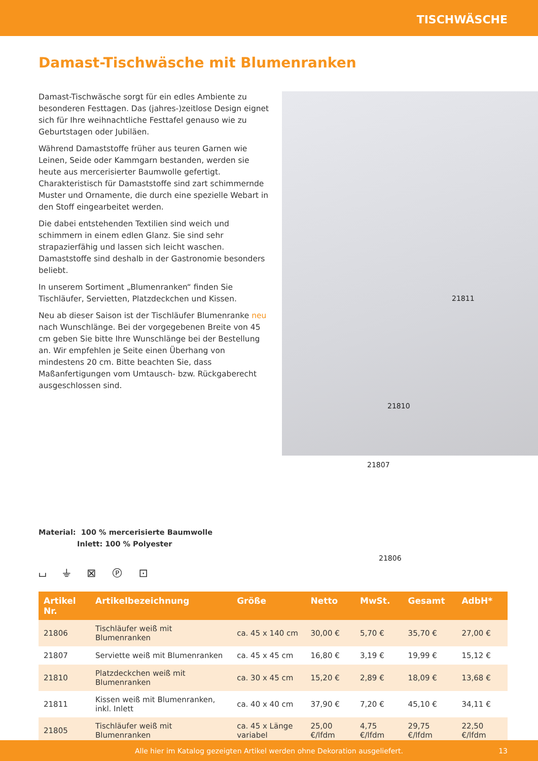TISCHWÄSCHE
Damast-Tischwäsche mit Blumenranken
Damast-Tischwäsche sorgt für ein edles Ambiente zu besonderen Festtagen. Das (jahres-)zeitlose Design eignet sich für Ihre weihnachtliche Festtafel genauso wie zu Geburtstagen oder Jubiläen.
Während Damaststoffe früher aus teuren Garnen wie Leinen, Seide oder Kammgarn bestanden, werden sie heute aus mercerisierter Baumwolle gefertigt. Charakteristisch für Damaststoffe sind zart schimmernde Muster und Ornamente, die durch eine spezielle Webart in den Stoff eingearbeitet werden.
Die dabei entstehenden Textilien sind weich und schimmern in einem edlen Glanz. Sie sind sehr strapazierfähig und lassen sich leicht waschen. Damaststoffe sind deshalb in der Gastronomie besonders beliebt.
In unserem Sortiment „Blumenranken“ finden Sie Tischläufer, Servietten, Platzdeckchen und Kissen.
Neu ab dieser Saison ist der Tischläufer Blumenranke neu nach Wunschlänge. Bei der vorgegebenen Breite von 45 cm geben Sie bitte Ihre Wunschlänge bei der Bestellung an. Wir empfehlen je Seite einen Überhang von mindestens 20 cm. Bitte beachten Sie, dass Maßanfertigungen vom Umtausch- bzw. Rückgaberecht ausgeschlossen sind.
21811
21810
21807
21806
Material: 100 % mercerisierte Baumwolle
Inlett: 100 % Polyester
⌴ ⏚ ⊠ Ⓟ ⊡
| Artikel Nr. | Artikelbezeichnung | Größe | Netto | MwSt. | Gesamt | AdbH* |
| --- | --- | --- | --- | --- | --- | --- |
| 21806 | Tischläufer weiß mit Blumenranken | ca. 45 x 140 cm | 30,00 € | 5,70 € | 35,70 € | 27,00 € |
| 21807 | Serviette weiß mit Blumenranken | ca. 45 x 45 cm | 16,80 € | 3,19 € | 19,99 € | 15,12 € |
| 21810 | Platzdeckchen weiß mit Blumenranken | ca. 30 x 45 cm | 15,20 € | 2,89 € | 18,09 € | 13,68 € |
| 21811 | Kissen weiß mit Blumenranken, inkl. Inlett | ca. 40 x 40 cm | 37,90 € | 7,20 € | 45,10 € | 34,11 € |
| 21805 | Tischläufer weiß mit Blumenranken | ca. 45 x Länge variabel | 25,00 €/lfdm | 4,75 €/lfdm | 29,75 €/lfdm | 22,50 €/lfdm |
Alle hier im Katalog gezeigten Artikel werden ohne Dekoration ausgeliefert. 13